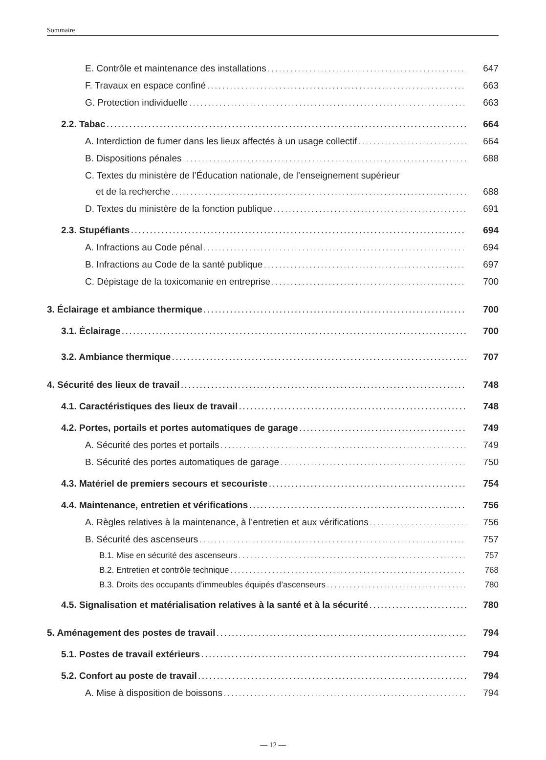Sommaire
E. Contrôle et maintenance des installations 647
F. Travaux en espace confiné 663
G. Protection individuelle 663
2.2. Tabac 664
A. Interdiction de fumer dans les lieux affectés à un usage collectif 664
B. Dispositions pénales 688
C. Textes du ministère de l’Éducation nationale, de l’enseignement supérieur
et de la recherche 688
D. Textes du ministère de la fonction publique 691
2.3. Stupéfiants 694
A. Infractions au Code pénal 694
B. Infractions au Code de la santé publique 697
C. Dépistage de la toxicomanie en entreprise 700
3. Éclairage et ambiance thermique 700
3.1. Éclairage 700
3.2. Ambiance thermique 707
4. Sécurité des lieux de travail 748
4.1. Caractéristiques des lieux de travail 748
4.2. Portes, portails et portes automatiques de garage 749
A. Sécurité des portes et portails 749
B. Sécurité des portes automatiques de garage 750
4.3. Matériel de premiers secours et secouriste 754
4.4. Maintenance, entretien et vérifications 756
A. Règles relatives à la maintenance, à l’entretien et aux vérifications 756
B. Sécurité des ascenseurs 757
B.1. Mise en sécurité des ascenseurs 757
B.2. Entretien et contrôle technique 768
B.3. Droits des occupants d’immeubles équipés d’ascenseurs 780
4.5. Signalisation et matérialisation relatives à la santé et à la sécurité 780
5. Aménagement des postes de travail 794
5.1. Postes de travail extérieurs 794
5.2. Confort au poste de travail 794
A. Mise à disposition de boissons 794
— 12 —